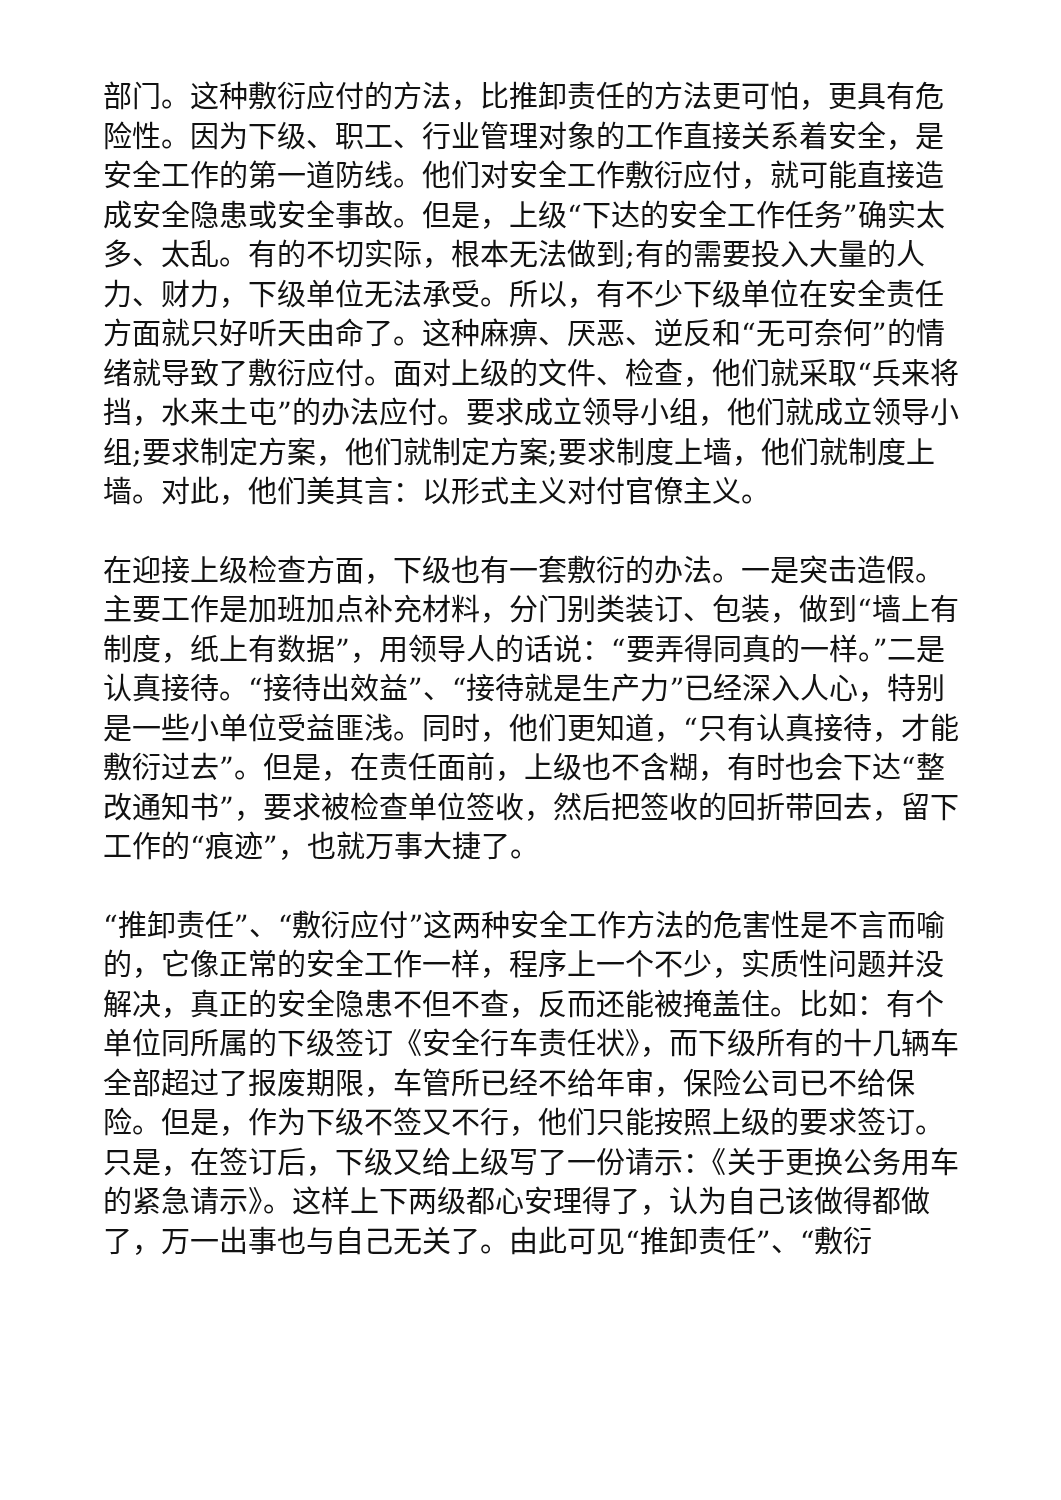部门。这种敷衍应付的方法，比推卸责任的方法更可怕，更具有危险性。因为下级、职工、行业管理对象的工作直接关系着安全，是安全工作的第一道防线。他们对安全工作敷衍应付，就可能直接造成安全隐患或安全事故。但是，上级“下达的安全工作任务”确实太多、太乱。有的不切实际，根本无法做到;有的需要投入大量的人力、财力，下级单位无法承受。所以，有不少下级单位在安全责任方面就只好听天由命了。这种麻痹、厌恶、逆反和“无可奈何”的情绪就导致了敷衍应付。面对上级的文件、检查，他们就采取“兵来将挡，水来土屯”的办法应付。要求成立领导小组，他们就成立领导小组;要求制定方案，他们就制定方案;要求制度上墙，他们就制度上墙。对此，他们美其言：以形式主义对付官僚主义。
在迎接上级检查方面，下级也有一套敷衍的办法。一是突击造假。主要工作是加班加点补充材料，分门别类装订、包装，做到“墙上有制度，纸上有数据”，用领导人的话说：“要弄得同真的一样。”二是认真接待。“接待出效益”、“接待就是生产力”已经深入人心，特别是一些小单位受益匪浅。同时，他们更知道，“只有认真接待，才能敷衍过去”。但是，在责任面前，上级也不含糊，有时也会下达“整改通知书”，要求被检查单位签收，然后把签收的回折带回去，留下工作的“痕迹”，也就万事大捷了。
“推卸责任”、“敷衍应付”这两种安全工作方法的危害性是不言而喻的，它像正常的安全工作一样，程序上一个不少，实质性问题并没解决，真正的安全隐患不但不查，反而还能被掩盖住。比如：有个单位同所属的下级签订《安全行车责任状》，而下级所有的十几辆车全部超过了报废期限，车管所已经不给年审，保险公司已不给保险。但是，作为下级不签又不行，他们只能按照上级的要求签订。只是，在签订后，下级又给上级写了一份请示：《关于更换公务用车的紧急请示》。这样上下两级都心安理得了，认为自己该做得都做了，万一出事也与自己无关了。由此可见“推卸责任”、“敷衍